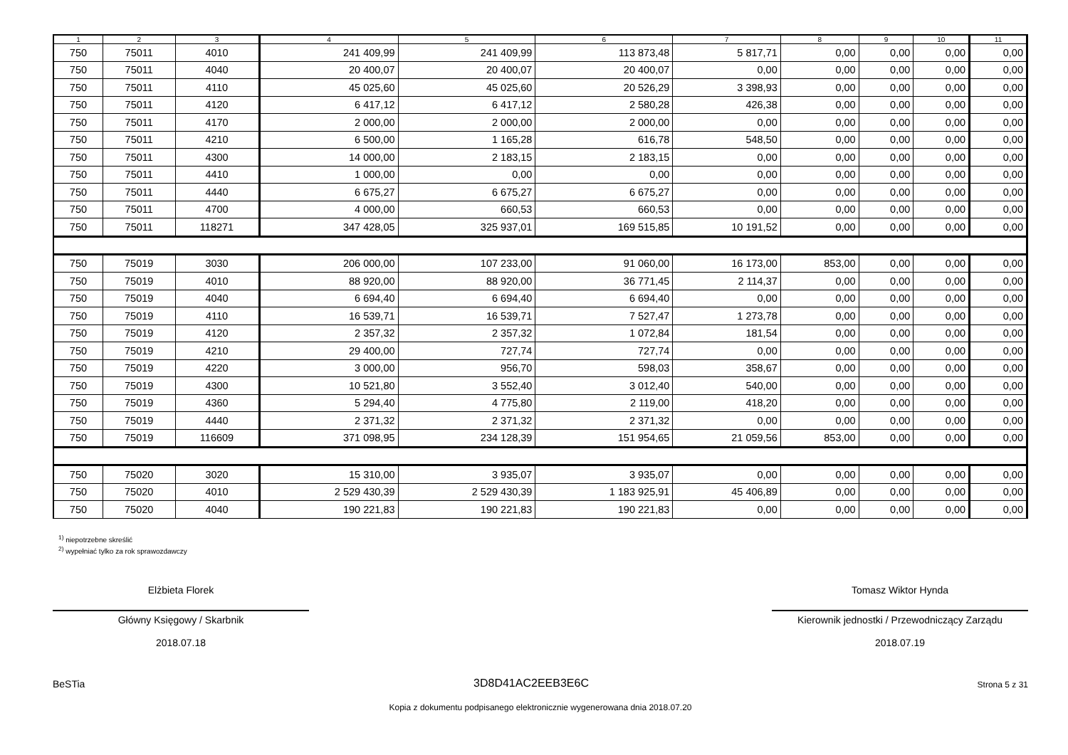| 1 | 2 | 3 | 4 | 5 | 6 | 7 | 8 | 9 | 10 | 11 |
| --- | --- | --- | --- | --- | --- | --- | --- | --- | --- | --- |
| 750 | 75011 | 4010 | 241 409,99 | 241 409,99 | 113 873,48 | 5 817,71 | 0,00 | 0,00 | 0,00 | 0,00 |
| 750 | 75011 | 4040 | 20 400,07 | 20 400,07 | 20 400,07 | 0,00 | 0,00 | 0,00 | 0,00 | 0,00 |
| 750 | 75011 | 4110 | 45 025,60 | 45 025,60 | 20 526,29 | 3 398,93 | 0,00 | 0,00 | 0,00 | 0,00 |
| 750 | 75011 | 4120 | 6 417,12 | 6 417,12 | 2 580,28 | 426,38 | 0,00 | 0,00 | 0,00 | 0,00 |
| 750 | 75011 | 4170 | 2 000,00 | 2 000,00 | 2 000,00 | 0,00 | 0,00 | 0,00 | 0,00 | 0,00 |
| 750 | 75011 | 4210 | 6 500,00 | 1 165,28 | 616,78 | 548,50 | 0,00 | 0,00 | 0,00 | 0,00 |
| 750 | 75011 | 4300 | 14 000,00 | 2 183,15 | 2 183,15 | 0,00 | 0,00 | 0,00 | 0,00 | 0,00 |
| 750 | 75011 | 4410 | 1 000,00 | 0,00 | 0,00 | 0,00 | 0,00 | 0,00 | 0,00 | 0,00 |
| 750 | 75011 | 4440 | 6 675,27 | 6 675,27 | 6 675,27 | 0,00 | 0,00 | 0,00 | 0,00 | 0,00 |
| 750 | 75011 | 4700 | 4 000,00 | 660,53 | 660,53 | 0,00 | 0,00 | 0,00 | 0,00 | 0,00 |
| 750 | 75011 | 118271 | 347 428,05 | 325 937,01 | 169 515,85 | 10 191,52 | 0,00 | 0,00 | 0,00 | 0,00 |
| 750 | 75019 | 3030 | 206 000,00 | 107 233,00 | 91 060,00 | 16 173,00 | 853,00 | 0,00 | 0,00 | 0,00 |
| 750 | 75019 | 4010 | 88 920,00 | 88 920,00 | 36 771,45 | 2 114,37 | 0,00 | 0,00 | 0,00 | 0,00 |
| 750 | 75019 | 4040 | 6 694,40 | 6 694,40 | 6 694,40 | 0,00 | 0,00 | 0,00 | 0,00 | 0,00 |
| 750 | 75019 | 4110 | 16 539,71 | 16 539,71 | 7 527,47 | 1 273,78 | 0,00 | 0,00 | 0,00 | 0,00 |
| 750 | 75019 | 4120 | 2 357,32 | 2 357,32 | 1 072,84 | 181,54 | 0,00 | 0,00 | 0,00 | 0,00 |
| 750 | 75019 | 4210 | 29 400,00 | 727,74 | 727,74 | 0,00 | 0,00 | 0,00 | 0,00 | 0,00 |
| 750 | 75019 | 4220 | 3 000,00 | 956,70 | 598,03 | 358,67 | 0,00 | 0,00 | 0,00 | 0,00 |
| 750 | 75019 | 4300 | 10 521,80 | 3 552,40 | 3 012,40 | 540,00 | 0,00 | 0,00 | 0,00 | 0,00 |
| 750 | 75019 | 4360 | 5 294,40 | 4 775,80 | 2 119,00 | 418,20 | 0,00 | 0,00 | 0,00 | 0,00 |
| 750 | 75019 | 4440 | 2 371,32 | 2 371,32 | 2 371,32 | 0,00 | 0,00 | 0,00 | 0,00 | 0,00 |
| 750 | 75019 | 116609 | 371 098,95 | 234 128,39 | 151 954,65 | 21 059,56 | 853,00 | 0,00 | 0,00 | 0,00 |
| 750 | 75020 | 3020 | 15 310,00 | 3 935,07 | 3 935,07 | 0,00 | 0,00 | 0,00 | 0,00 | 0,00 |
| 750 | 75020 | 4010 | 2 529 430,39 | 2 529 430,39 | 1 183 925,91 | 45 406,89 | 0,00 | 0,00 | 0,00 | 0,00 |
| 750 | 75020 | 4040 | 190 221,83 | 190 221,83 | 190 221,83 | 0,00 | 0,00 | 0,00 | 0,00 | 0,00 |
<sup>1)</sup> niepotrzebne skreślić
<sup>2)</sup> wypełniać tylko za rok sprawozdawczy
Elżbieta Florek
Główny Księgowy / Skarbnik
2018.07.18
Tomasz Wiktor Hynda
Kierownik jednostki / Przewodniczący Zarządu
2018.07.19
BeSTia 3D8D41AC2EEB3E6C Strona 5 z 31
Kopia z dokumentu podpisanego elektronicznie wygenerowana dnia 2018.07.20